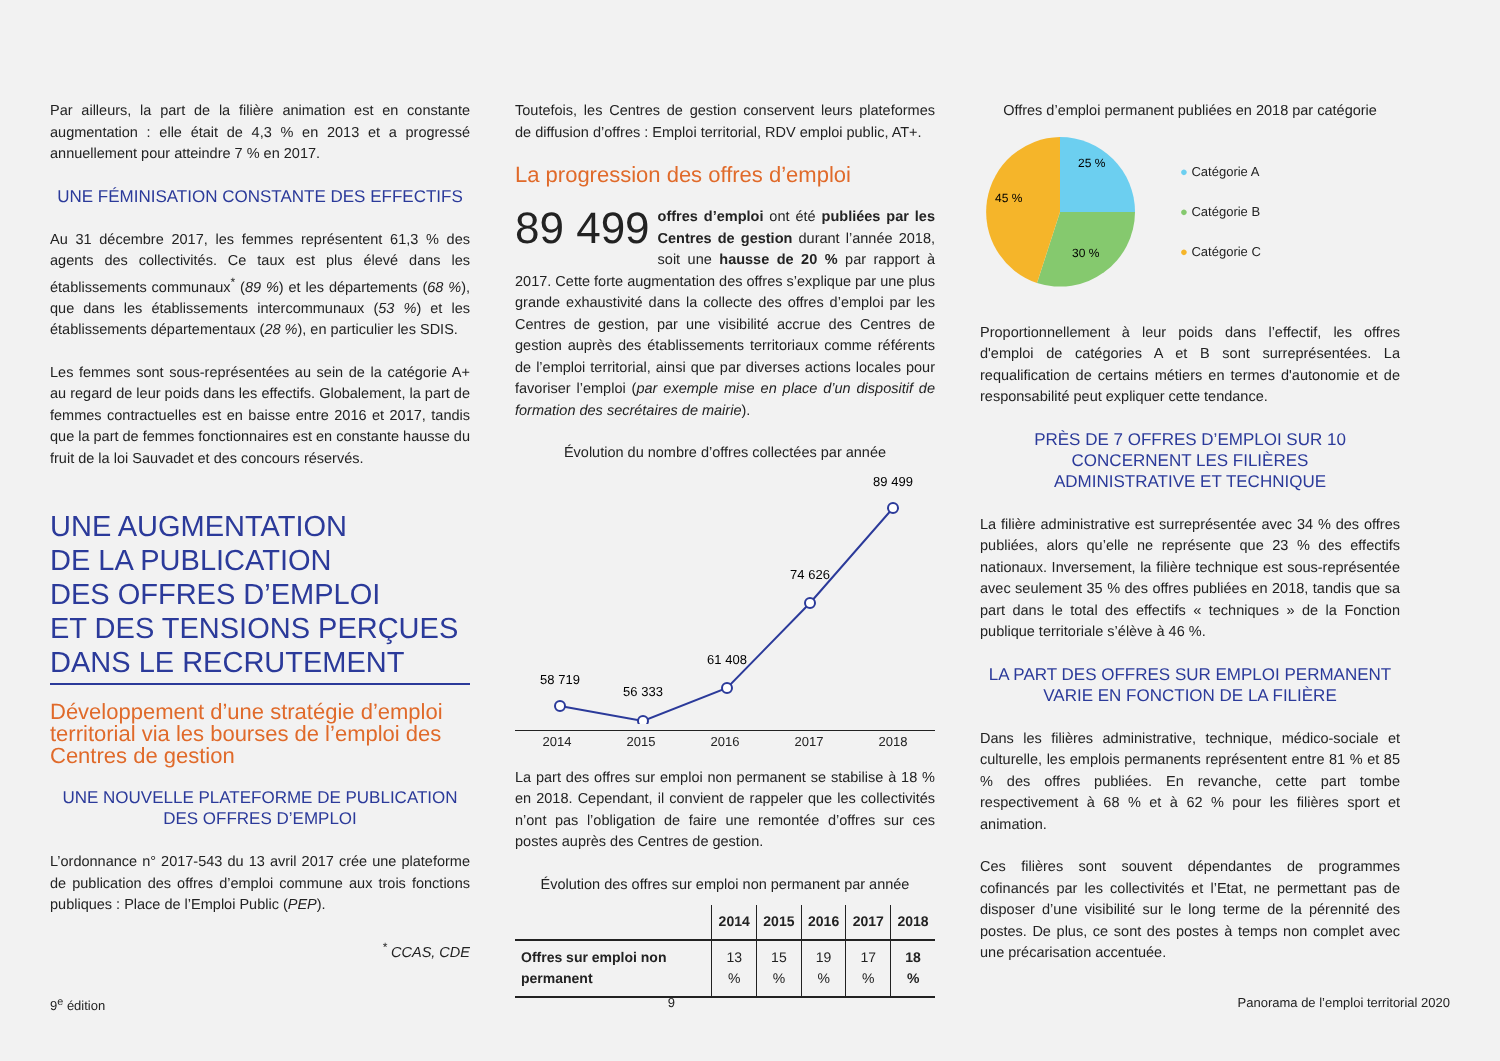Par ailleurs, la part de la filière animation est en constante augmentation : elle était de 4,3 % en 2013 et a progressé annuellement pour atteindre 7 % en 2017.
UNE FÉMINISATION CONSTANTE DES EFFECTIFS
Au 31 décembre 2017, les femmes représentent 61,3 % des agents des collectivités. Ce taux est plus élevé dans les établissements communaux<sup>*</sup> (89 %) et les départements (68 %), que dans les établissements intercommunaux (53 %) et les établissements départementaux (28 %), en particulier les SDIS.
Les femmes sont sous-représentées au sein de la catégorie A+ au regard de leur poids dans les effectifs. Globalement, la part de femmes contractuelles est en baisse entre 2016 et 2017, tandis que la part de femmes fonctionnaires est en constante hausse du fruit de la loi Sauvadet et des concours réservés.
UNE AUGMENTATION
DE LA PUBLICATION
DES OFFRES D’EMPLOI
ET DES TENSIONS PERÇUES
DANS LE RECRUTEMENT
Développement d’une stratégie d’emploi territorial via les bourses de l’emploi des Centres de gestion
UNE NOUVELLE PLATEFORME DE PUBLICATION
DES OFFRES D’EMPLOI
L’ordonnance n° 2017-543 du 13 avril 2017 crée une plateforme de publication des offres d’emploi commune aux trois fonctions publiques : Place de l’Emploi Public (PEP).
<sup>*</sup> CCAS, CDE
Toutefois, les Centres de gestion conservent leurs plateformes de diffusion d’offres : Emploi territorial, RDV emploi public, AT+.
La progression des offres d’emploi
89 499 offres d’emploi ont été publiées par les Centres de gestion durant l’année 2018, soit une hausse de 20 % par rapport à 2017. Cette forte augmentation des offres s’explique par une plus grande exhaustivité dans la collecte des offres d’emploi par les Centres de gestion, par une visibilité accrue des Centres de gestion auprès des établissements territoriaux comme référents de l’emploi territorial, ainsi que par diverses actions locales pour favoriser l’emploi (par exemple mise en place d’un dispositif de formation des secrétaires de mairie).
Évolution du nombre d’offres collectées par année
58 719
56 333
61 408
74 626
89 499
2014 2015 2016 2017 2018
La part des offres sur emploi non permanent se stabilise à 18 % en 2018. Cependant, il convient de rappeler que les collectivités n’ont pas l’obligation de faire une remontée d’offres sur ces postes auprès des Centres de gestion.
Évolution des offres sur emploi non permanent par année
| | 2014 | 2015 | 2016 | 2017 | 2018 |
| --- | --- | --- | --- | --- | --- |
| Offres sur emploi non permanent | 13 % | 15 % | 19 % | 17 % | 18 % |
Offres d’emploi permanent publiées en 2018 par catégorie
25 %
30 %
45 %
● Catégorie A
● Catégorie B
● Catégorie C
Proportionnellement à leur poids dans l’effectif, les offres d'emploi de catégories A et B sont surreprésentées. La requalification de certains métiers en termes d'autonomie et de responsabilité peut expliquer cette tendance.
PRÈS DE 7 OFFRES D’EMPLOI SUR 10
CONCERNENT LES FILIÈRES
ADMINISTRATIVE ET TECHNIQUE
La filière administrative est surreprésentée avec 34 % des offres publiées, alors qu’elle ne représente que 23 % des effectifs nationaux. Inversement, la filière technique est sous-représentée avec seulement 35 % des offres publiées en 2018, tandis que sa part dans le total des effectifs « techniques » de la Fonction publique territoriale s’élève à 46 %.
LA PART DES OFFRES SUR EMPLOI PERMANENT
VARIE EN FONCTION DE LA FILIÈRE
Dans les filières administrative, technique, médico-sociale et culturelle, les emplois permanents représentent entre 81 % et 85 % des offres publiées. En revanche, cette part tombe respectivement à 68 % et à 62 % pour les filières sport et animation.
Ces filières sont souvent dépendantes de programmes cofinancés par les collectivités et l’Etat, ne permettant pas de disposer d’une visibilité sur le long terme de la pérennité des postes. De plus, ce sont des postes à temps non complet avec une précarisation accentuée.
9<sup>e</sup> édition 9 Panorama de l’emploi territorial 2020